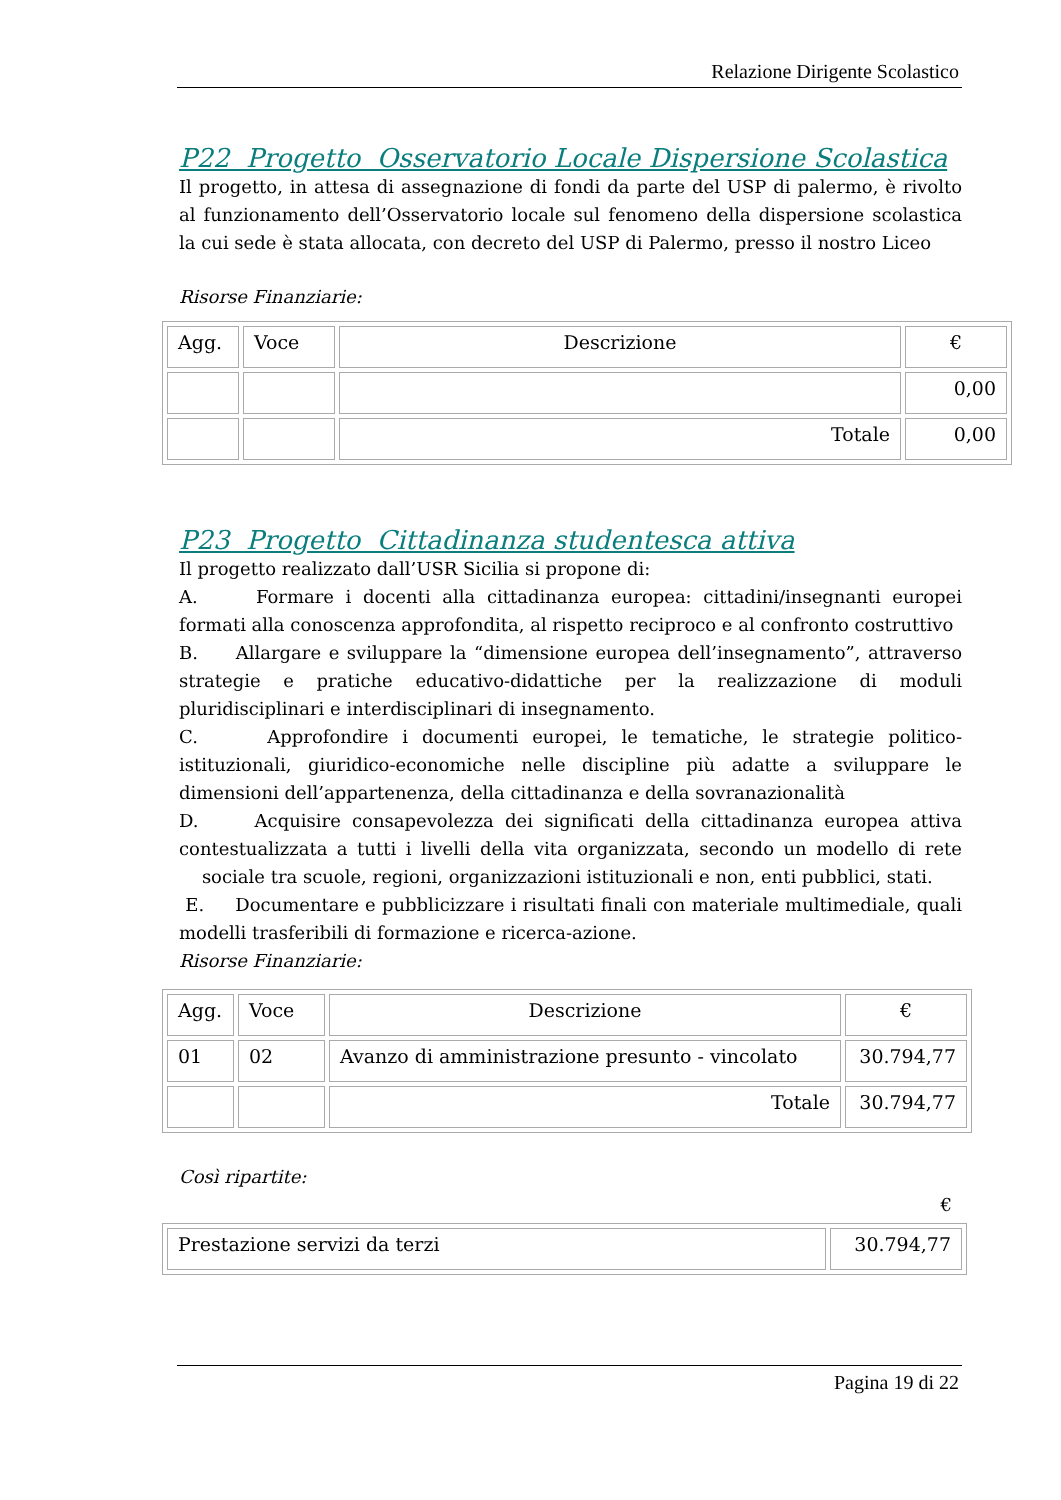Relazione Dirigente Scolastico
P22 Progetto Osservatorio Locale Dispersione Scolastica
Il progetto, in attesa di assegnazione di fondi da parte del USP di palermo, è rivolto al funzionamento dell’Osservatorio locale sul fenomeno della dispersione scolastica la cui sede è stata allocata, con decreto del USP di Palermo, presso il nostro Liceo
Risorse Finanziarie:
| Agg. | Voce | Descrizione | € |
| --- | --- | --- | --- |
| | | | 0,00 |
| | | Totale | 0,00 |
P23 Progetto Cittadinanza studentesca attiva
Il progetto realizzato dall’USR Sicilia si propone di:
A. Formare i docenti alla cittadinanza europea: cittadini/insegnanti europei formati alla conoscenza approfondita, al rispetto reciproco e al confronto costruttivo
B. Allargare e sviluppare la “dimensione europea dell’insegnamento”, attraverso strategie e pratiche educativo-didattiche per la realizzazione di moduli pluridisciplinari e interdisciplinari di insegnamento.
C. Approfondire i documenti europei, le tematiche, le strategie politico-istituzionali, giuridico-economiche nelle discipline più adatte a sviluppare le dimensioni dell’appartenenza, della cittadinanza e della sovranazionalità
D. Acquisire consapevolezza dei significati della cittadinanza europea attiva contestualizzata a tutti i livelli della vita organizzata, secondo un modello di rete sociale tra scuole, regioni, organizzazioni istituzionali e non, enti pubblici, stati.
E. Documentare e pubblicizzare i risultati finali con materiale multimediale, quali modelli trasferibili di formazione e ricerca-azione.
Risorse Finanziarie:
| Agg. | Voce | Descrizione | € |
| --- | --- | --- | --- |
| 01 | 02 | Avanzo di amministrazione presunto - vincolato | 30.794,77 |
| | | Totale | 30.794,77 |
Così ripartite:
€
| Prestazione servizi da terzi | 30.794,77 |
Pagina 19 di 22